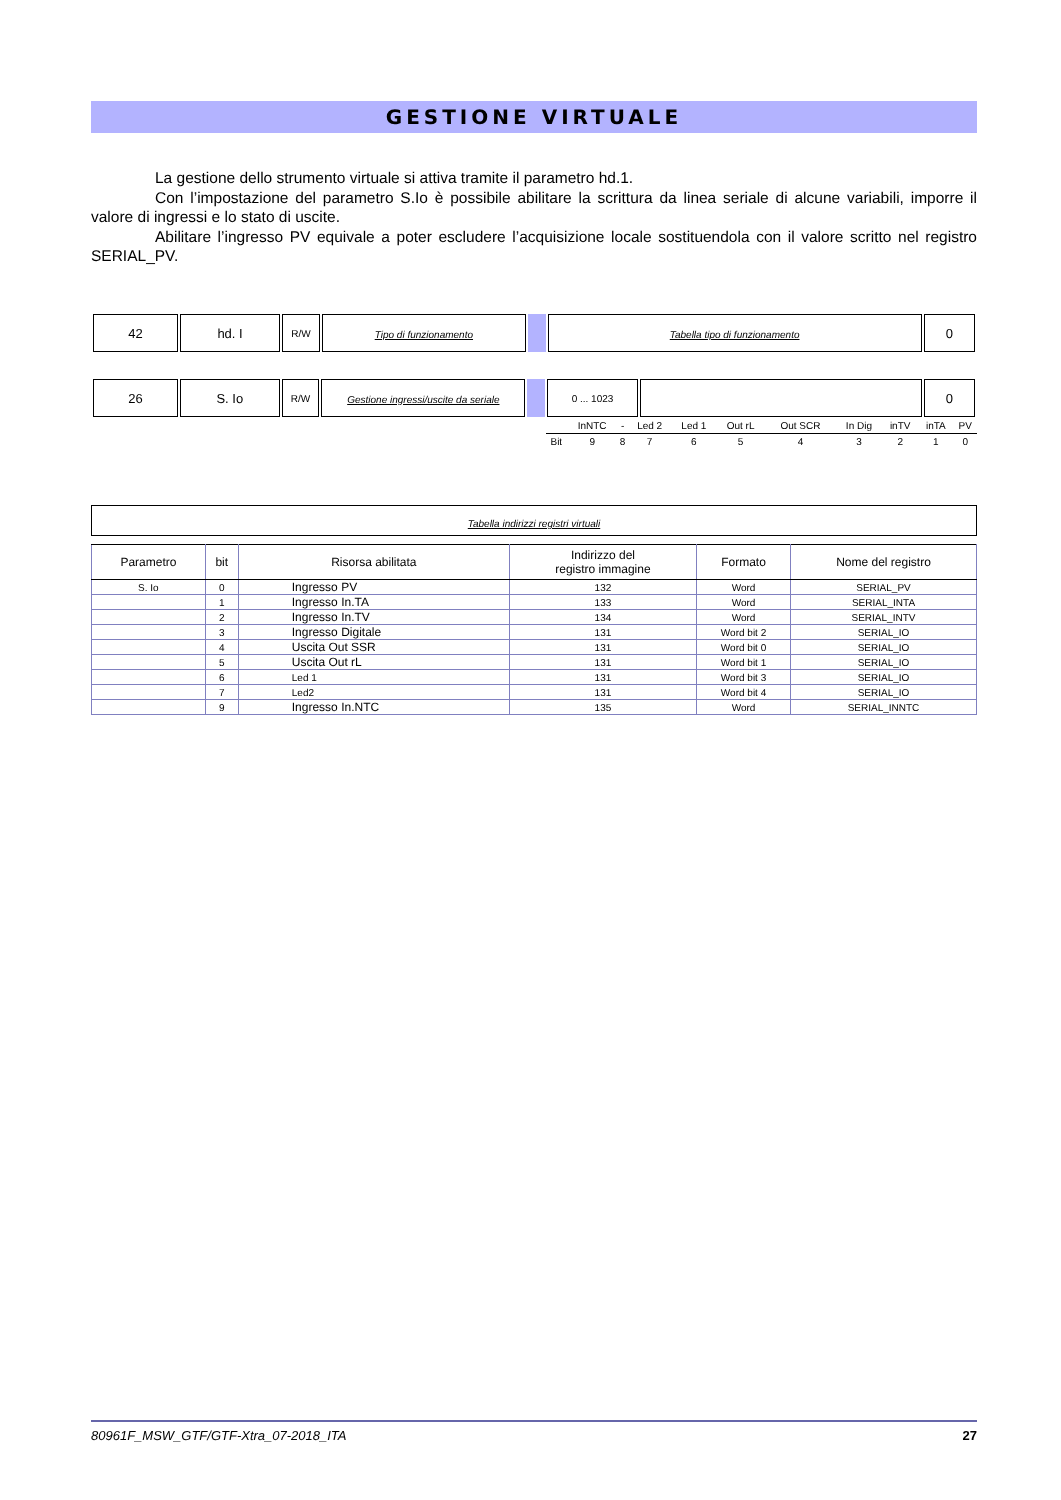GESTIONE VIRTUALE
La gestione dello strumento virtuale si attiva tramite il parametro hd.1.
Con l’impostazione del parametro S.Io è possibile abilitare la scrittura da linea seriale di alcune variabili, imporre il valore di ingressi e lo stato di uscite.
Abilitare l’ingresso PV equivale a poter escludere l’acquisizione locale sostituendola con il valore scritto nel registro SERIAL_PV.
| 42 | hd. I | R/W | Tipo di funzionamento | | Tabella tipo di funzionamento | 0 |
| 26 | S. Io | R/W | Gestione ingressi/uscite da seriale | | 0 ... 1023 | | 0 |
| | InNTC | - | Led 2 | Led 1 | Out rL | Out SCR | In Dig | inTV | inTA | PV |
| Bit | 9 | 8 | 7 | 6 | 5 | 4 | 3 | 2 | 1 | 0 |
Tabella indirizzi registri virtuali
| Parametro | bit | Risorsa abilitata | Indirizzo del registro immagine | Formato | Nome del registro |
| --- | --- | --- | --- | --- | --- |
| S. Io | 0 | Ingresso PV | 132 | Word | SERIAL_PV |
| | 1 | Ingresso In.TA | 133 | Word | SERIAL_INTA |
| | 2 | Ingresso In.TV | 134 | Word | SERIAL_INTV |
| | 3 | Ingresso Digitale | 131 | Word bit 2 | SERIAL_IO |
| | 4 | Uscita Out SSR | 131 | Word bit 0 | SERIAL_IO |
| | 5 | Uscita Out rL | 131 | Word bit 1 | SERIAL_IO |
| | 6 | Led 1 | 131 | Word bit 3 | SERIAL_IO |
| | 7 | Led2 | 131 | Word bit 4 | SERIAL_IO |
| | 9 | Ingresso In.NTC | 135 | Word | SERIAL_INNTC |
80961F_MSW_GTF/GTF-Xtra_07-2018_ITA 27